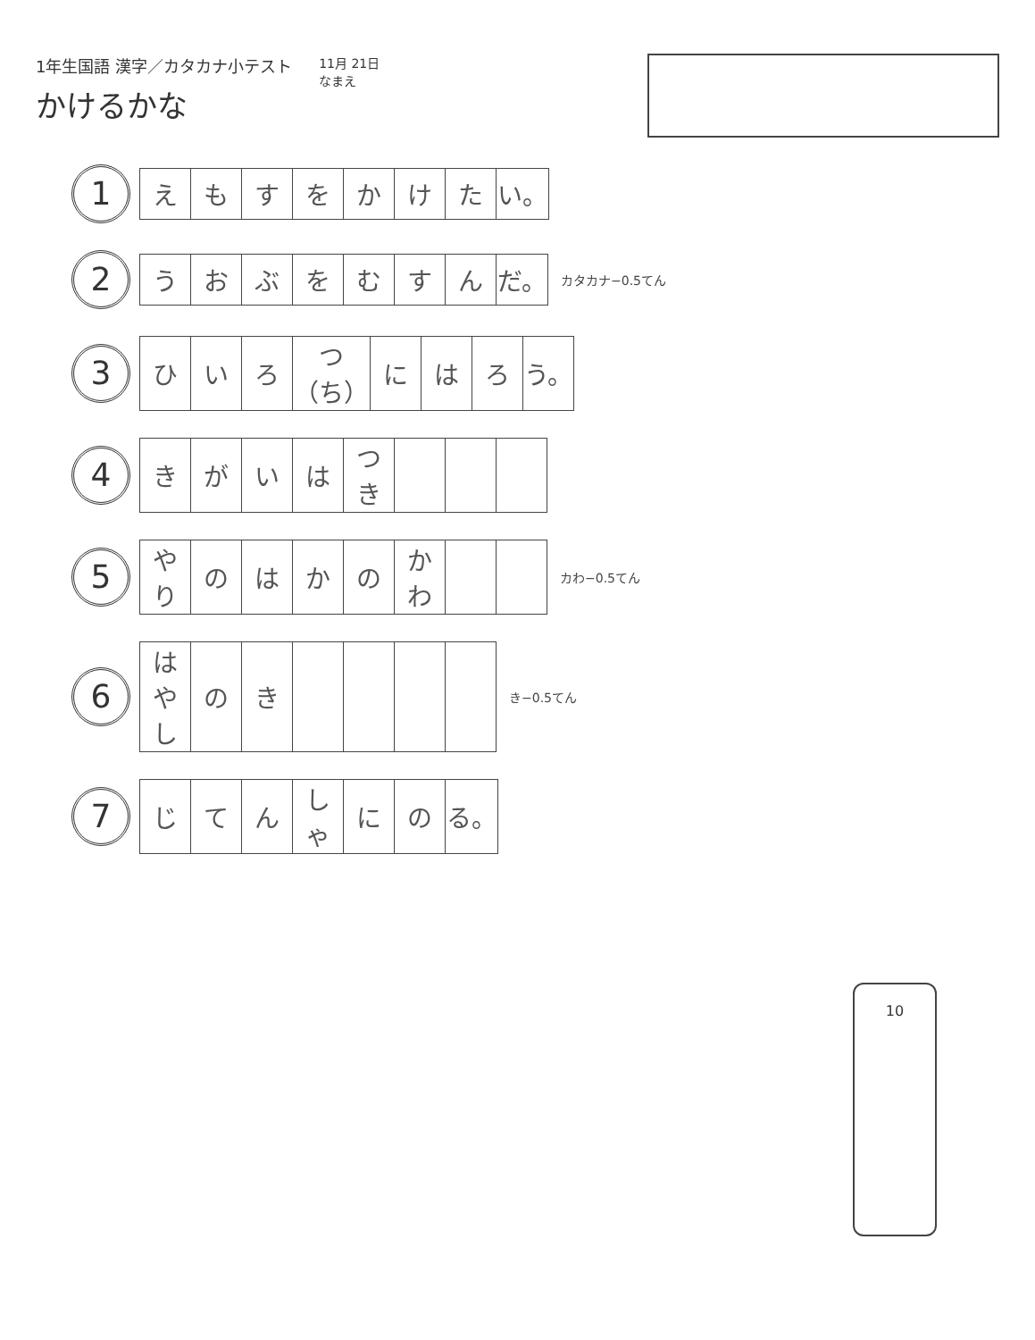1年生国語 漢字／カタカナ小テスト
かけるかな
11月 21日
なまえ
1
| え | も | す | を | か | け | た | い。 |
2
| う | お | ぶ | を | む | す | ん | だ。 |
カタカナ−0.5てん
3
| ひ | い | ろ | つ（ち） | に | は | ろ | う。 |
4
| き | が | い | は | つき | | | |
5
| やり | の | は | か | の | かわ | | |
カわ−0.5てん
6
| はやし | の | き | | | | |
き−0.5てん
7
| じ | て | ん | しゃ | に | の | る。 |
10